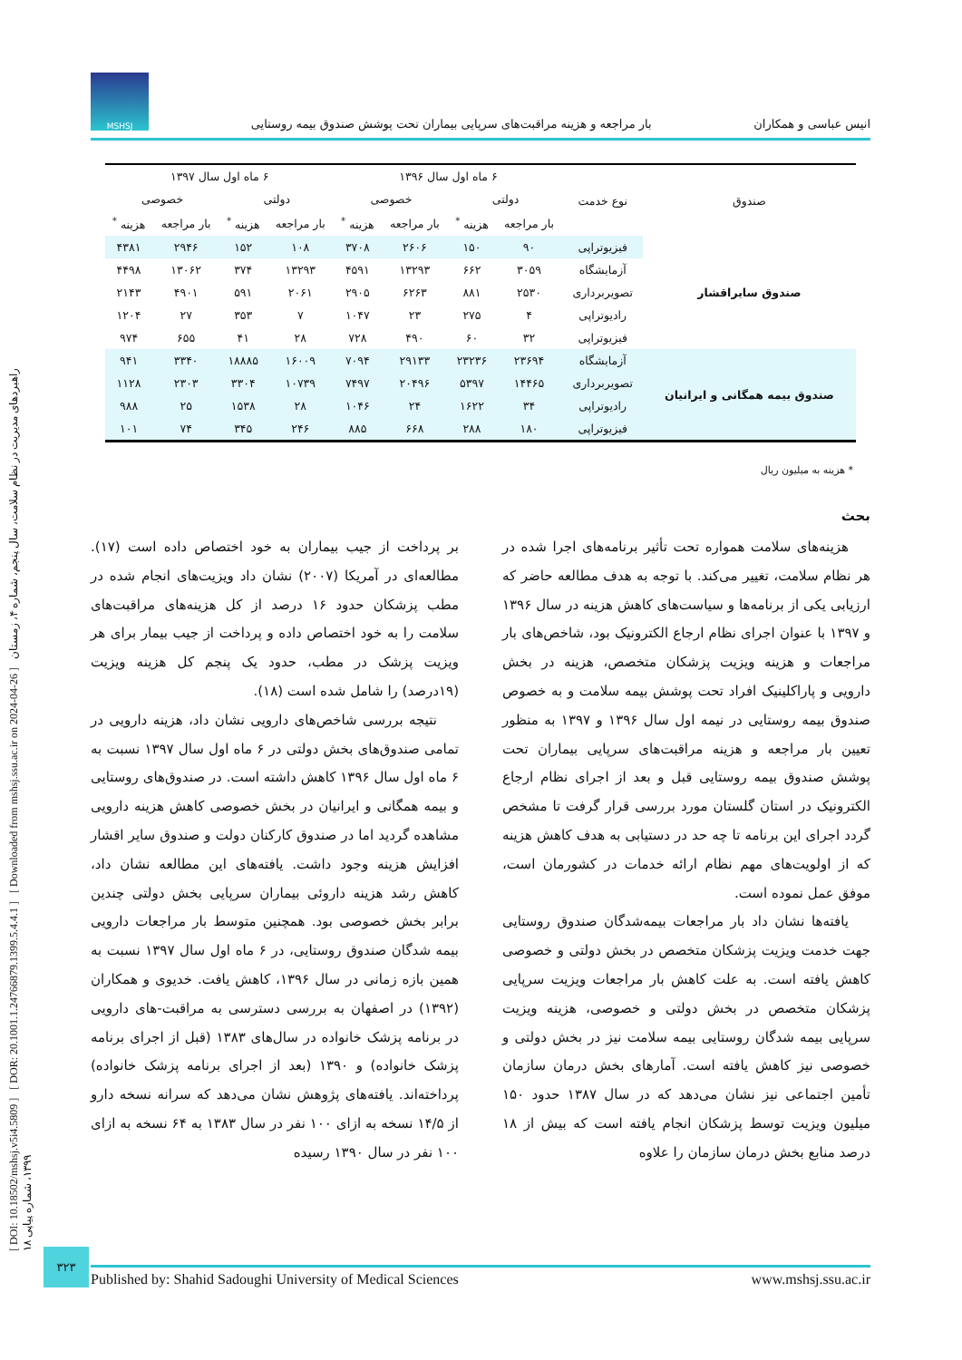[ DOI: 10.18502/mshsj.v5i4.5809 ] [ DOR: 20.1001.1.24766879.1399.5.4.4.1 ] [ Downloaded from mshsj.ssu.ac.ir on 2024-04-26 ] راهبردهای مدیریت در نظام سلامت، سال پنجم، شماره ۴، زمستان ۱۳۹۹، شماره پیاپی ۱۸
انیس عباسی و همکاران بار مراجعه و هزینه مراقبت‌های سرپایی بیماران تحت پوشش صندوق بیمه روستایی
MSHSJ
| صندوق | نوع خدمت | ۶ ماه اول سال ۱۳۹۶ | | | | ۶ ماه اول سال ۱۳۹۷ | | | |
| --- | --- | --- | --- | --- | --- | --- | --- | --- | --- |
| | | دولتی | | خصوصی | | دولتی | | خصوصی | |
| | | بار مراجعه | هزینه <sup>*</sup> | بار مراجعه | هزینه <sup>*</sup> | بار مراجعه | هزینه <sup>*</sup> | بار مراجعه | هزینه <sup>*</sup> |
| صندوق سایراقشار | فیزیوتراپی | ۹۰ | ۱۵۰ | ۲۶۰۶ | ۳۷۰۸ | ۱۰۸ | ۱۵۲ | ۲۹۴۶ | ۴۳۸۱ |
| | آزمایشگاه | ۳۰۵۹ | ۶۶۲ | ۱۳۲۹۳ | ۴۵۹۱ | ۱۳۲۹۳ | ۳۷۴ | ۱۳۰۶۲ | ۴۴۹۸ |
| | تصویربرداری | ۲۵۳۰ | ۸۸۱ | ۶۲۶۳ | ۲۹۰۵ | ۲۰۶۱ | ۵۹۱ | ۴۹۰۱ | ۲۱۴۳ |
| | رادیوتراپی | ۴ | ۲۷۵ | ۲۳ | ۱۰۴۷ | ۷ | ۳۵۳ | ۲۷ | ۱۲۰۴ |
| | فیزیوتراپی | ۳۲ | ۶۰ | ۴۹۰ | ۷۲۸ | ۲۸ | ۴۱ | ۶۵۵ | ۹۷۴ |
| صندوق بیمه همگانی و ایرانیان | آزمایشگاه | ۲۳۶۹۴ | ۲۳۲۳۶ | ۲۹۱۳۳ | ۷۰۹۴ | ۱۶۰۰۹ | ۱۸۸۸۵ | ۳۳۴۰ | ۹۴۱ |
| | تصویربرداری | ۱۴۴۶۵ | ۵۳۹۷ | ۲۰۴۹۶ | ۷۴۹۷ | ۱۰۷۳۹ | ۳۳۰۴ | ۲۳۰۳ | ۱۱۲۸ |
| | رادیوتراپی | ۳۴ | ۱۶۲۲ | ۲۴ | ۱۰۴۶ | ۲۸ | ۱۵۳۸ | ۲۵ | ۹۸۸ |
| | فیزیوتراپی | ۱۸۰ | ۲۸۸ | ۶۶۸ | ۸۸۵ | ۲۴۶ | ۳۴۵ | ۷۴ | ۱۰۱ |
* هزینه به میلیون ریال
بحث
هزینه‌های سلامت همواره تحت تأثیر برنامه‌های اجرا شده در هر نظام سلامت، تغییر می‌کند. با توجه به هدف مطالعه حاضر که ارزیابی یکی از برنامه‌ها و سیاست‌های کاهش هزینه در سال ۱۳۹۶ و ۱۳۹۷ با عنوان اجرای نظام ارجاع الکترونیک بود، شاخص‌های بار مراجعات و هزینه ویزیت پزشکان متخصص، هزینه در بخش دارویی و پاراکلینیک افراد تحت پوشش بیمه سلامت و به خصوص صندوق بیمه روستایی در نیمه اول سال ۱۳۹۶ و ۱۳۹۷ به منظور تعیین بار مراجعه و هزینه مراقبت‌های سرپایی بیماران تحت پوشش صندوق بیمه روستایی قبل و بعد از اجرای نظام ارجاع الکترونیک در استان گلستان مورد بررسی قرار گرفت تا مشخص گردد اجرای این برنامه تا چه حد در دستیابی به هدف کاهش هزینه که از اولویت‌های مهم نظام ارائه خدمات در کشورمان است، موفق عمل نموده است.
یافته‌ها نشان داد بار مراجعات بیمه‌شدگان صندوق روستایی جهت خدمت ویزیت پزشکان متخصص در بخش دولتی و خصوصی کاهش یافته است. به علت کاهش بار مراجعات ویزیت سرپایی پزشکان متخصص در بخش دولتی و خصوصی، هزینه ویزیت سرپایی بیمه شدگان روستایی بیمه سلامت نیز در بخش دولتی و خصوصی نیز کاهش یافته است. آمارهای بخش درمان سازمان تأمین اجتماعی نیز نشان می‌دهد که در سال ۱۳۸۷ حدود ۱۵۰ میلیون ویزیت توسط پزشکان انجام یافته است که بیش از ۱۸ درصد منابع بخش درمان سازمان را علاوه
بر پرداخت از جیب بیماران به خود اختصاص داده است (۱۷). مطالعه‌ای در آمریکا (۲۰۰۷) نشان داد ویزیت‌های انجام شده در مطب پزشکان حدود ۱۶ درصد از کل هزینه‌های مراقبت‌های سلامت را به خود اختصاص داده و پرداخت از جیب بیمار برای هر ویزیت پزشک در مطب، حدود یک پنجم کل هزینه ویزیت (۱۹درصد) را شامل شده است (۱۸).
نتیجه بررسی شاخص‌های دارویی نشان داد، هزینه دارویی در تمامی صندوق‌های بخش دولتی در ۶ ماه اول سال ۱۳۹۷ نسبت به ۶ ماه اول سال ۱۳۹۶ کاهش داشته است. در صندوق‌های روستایی و بیمه همگانی و ایرانیان در بخش خصوصی کاهش هزینه دارویی مشاهده گردید اما در صندوق کارکنان دولت و صندوق سایر اقشار افزایش هزینه وجود داشت. یافته‌های این مطالعه نشان داد، کاهش رشد هزینه داروئی بیماران سرپایی بخش دولتی چندین برابر بخش خصوصی بود. همچنین متوسط بار مراجعات دارویی بیمه شدگان صندوق روستایی، در ۶ ماه اول سال ۱۳۹۷ نسبت به همین بازه زمانی در سال ۱۳۹۶، کاهش یافت. خدیوی و همکاران (۱۳۹۲) در اصفهان به بررسی دسترسی به مراقبت-های دارویی در برنامه پزشک خانواده در سال‌های ۱۳۸۳ (قبل از اجرای برنامه پزشک خانواده) و ۱۳۹۰ (بعد از اجرای برنامه پزشک خانواده) پرداخته‌اند. یافته‌های پژوهش نشان می‌دهد که سرانه نسخه دارو از ۱۴/۵ نسخه به ازای ۱۰۰ نفر در سال ۱۳۸۳ به ۶۴ نسخه به ازای ۱۰۰ نفر در سال ۱۳۹۰ رسیده
۳۲۳
Published by: Shahid Sadoughi University of Medical Sciences www.mshsj.ssu.ac.ir